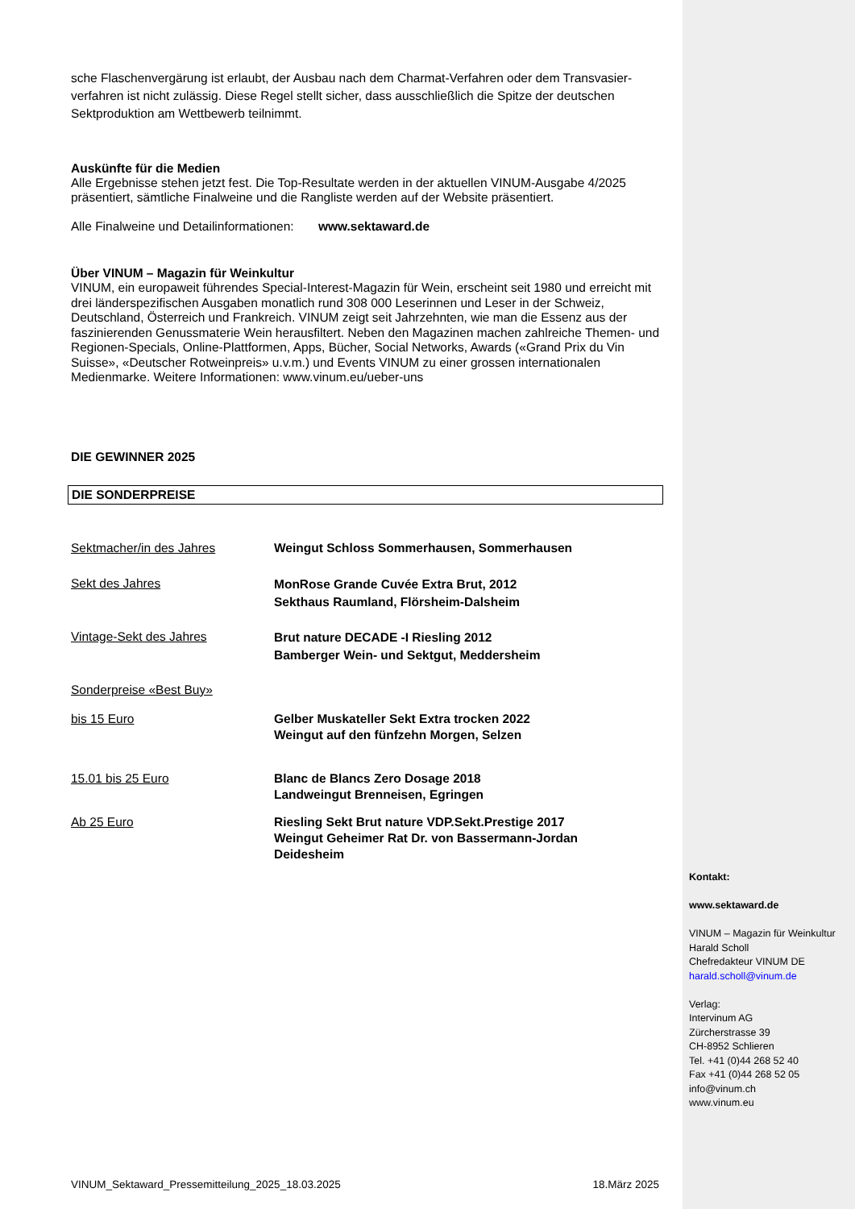sche Flaschenvergärung ist erlaubt, der Ausbau nach dem Charmat-Verfahren oder dem Transvasier-verfahren ist nicht zulässig. Diese Regel stellt sicher, dass ausschließlich die Spitze der deutschen Sektproduktion am Wettbewerb teilnimmt.
Auskünfte für die Medien
Alle Ergebnisse stehen jetzt fest. Die Top-Resultate werden in der aktuellen VINUM-Ausgabe 4/2025 präsentiert, sämtliche Finalweine und die Rangliste werden auf der Website präsentiert.
Alle Finalweine und Detailinformationen: www.sektaward.de
Über VINUM – Magazin für Weinkultur
VINUM, ein europaweit führendes Special-Interest-Magazin für Wein, erscheint seit 1980 und erreicht mit drei länderspezifischen Ausgaben monatlich rund 308 000 Leserinnen und Leser in der Schweiz, Deutschland, Österreich und Frankreich. VINUM zeigt seit Jahrzehnten, wie man die Essenz aus der faszinierenden Genussmaterie Wein herausfiltert. Neben den Magazinen machen zahlreiche Themen- und Regionen-Specials, Online-Plattformen, Apps, Bücher, Social Networks, Awards («Grand Prix du Vin Suisse», «Deutscher Rotweinpreis» u.v.m.) und Events VINUM zu einer grossen internationalen Medienmarke. Weitere Informationen: www.vinum.eu/ueber-uns
DIE GEWINNER 2025
DIE SONDERPREISE
| Sektmacher/in des Jahres | Weingut Schloss Sommerhausen, Sommerhausen |
| Sekt des Jahres | MonRose Grande Cuvée Extra Brut, 2012 Sekthaus Raumland, Flörsheim-Dalsheim |
| Vintage-Sekt des Jahres | Brut nature DECADE -I Riesling 2012 Bamberger Wein- und Sektgut, Meddersheim |
| Sonderpreise «Best Buy» | |
| bis 15 Euro | Gelber Muskateller Sekt Extra trocken 2022 Weingut auf den fünfzehn Morgen, Selzen |
| 15.01 bis 25 Euro | Blanc de Blancs Zero Dosage 2018 Landweingut Brenneisen, Egringen |
| Ab 25 Euro | Riesling Sekt Brut nature VDP.Sekt.Prestige 2017 Weingut Geheimer Rat Dr. von Bassermann-Jordan Deidesheim |
Kontakt:
www.sektaward.de
VINUM – Magazin für Weinkultur
Harald Scholl
Chefredakteur VINUM DE
harald.scholl@vinum.de
Verlag:
Intervinum AG
Zürcherstrasse 39
CH-8952 Schlieren
Tel. +41 (0)44 268 52 40
Fax +41 (0)44 268 52 05
info@vinum.ch
www.vinum.eu
VINUM_Sektaward_Pressemitteilung_2025_18.03.2025 18.März 2025